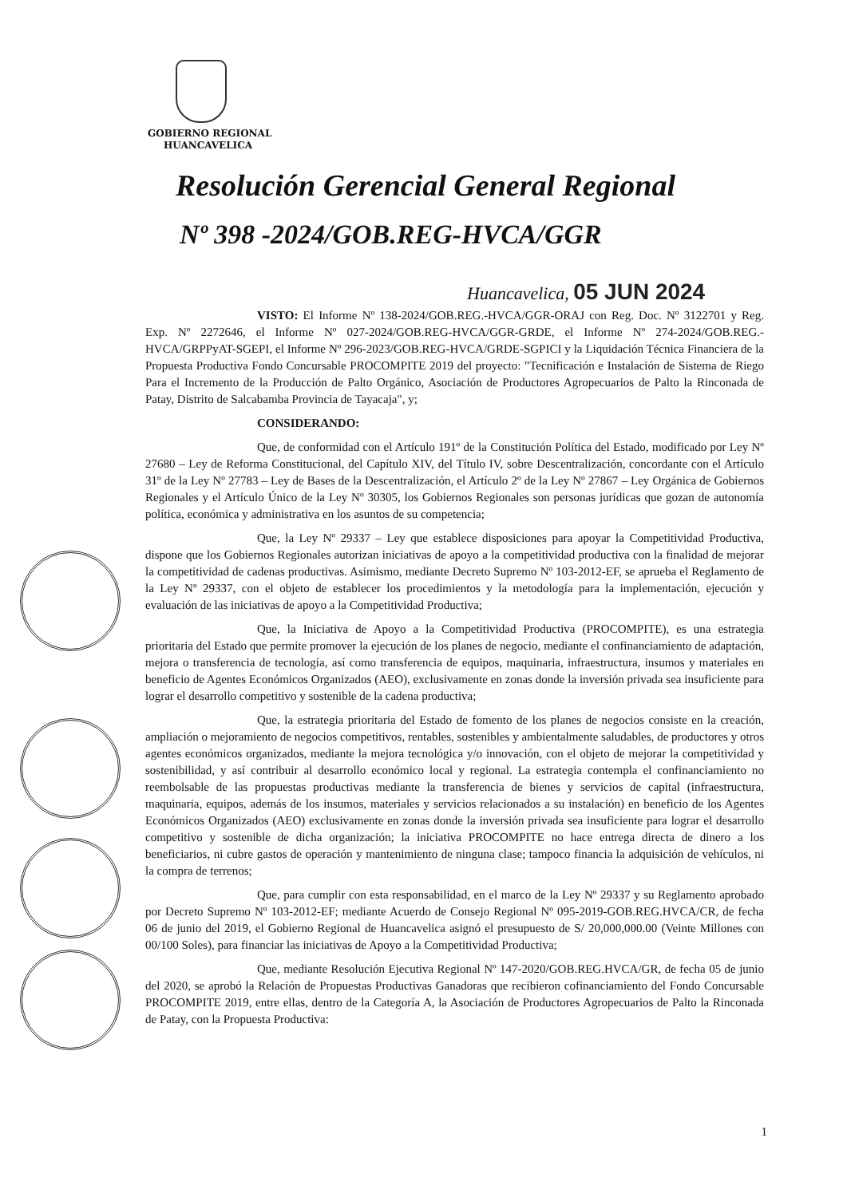GOBIERNO REGIONAL
HUANCAVELICA
Resolución Gerencial General Regional
Nº 398 -2024/GOB.REG-HVCA/GGR
Huancavelica, 05 JUN 2024
VISTO: El Informe Nº 138-2024/GOB.REG.-HVCA/GGR-ORAJ con Reg. Doc. Nº 3122701 y Reg. Exp. Nº 2272646, el Informe Nº 027-2024/GOB.REG-HVCA/GGR-GRDE, el Informe Nº 274-2024/GOB.REG.-HVCA/GRPPyAT-SGEPI, el Informe Nº 296-2023/GOB.REG-HVCA/GRDE-SGPICI y la Liquidación Técnica Financiera de la Propuesta Productiva Fondo Concursable PROCOMPITE 2019 del proyecto: "Tecnificación e Instalación de Sistema de Riego Para el Incremento de la Producción de Palto Orgánico, Asociación de Productores Agropecuarios de Palto la Rinconada de Patay, Distrito de Salcabamba Provincia de Tayacaja", y;
CONSIDERANDO:
Que, de conformidad con el Artículo 191º de la Constitución Política del Estado, modificado por Ley Nº 27680 – Ley de Reforma Constitucional, del Capítulo XIV, del Título IV, sobre Descentralización, concordante con el Artículo 31º de la Ley Nº 27783 – Ley de Bases de la Descentralización, el Artículo 2º de la Ley Nº 27867 – Ley Orgánica de Gobiernos Regionales y el Artículo Único de la Ley Nº 30305, los Gobiernos Regionales son personas jurídicas que gozan de autonomía política, económica y administrativa en los asuntos de su competencia;
Que, la Ley Nº 29337 – Ley que establece disposiciones para apoyar la Competitividad Productiva, dispone que los Gobiernos Regionales autorizan iniciativas de apoyo a la competitividad productiva con la finalidad de mejorar la competitividad de cadenas productivas. Asimismo, mediante Decreto Supremo Nº 103-2012-EF, se aprueba el Reglamento de la Ley Nº 29337, con el objeto de establecer los procedimientos y la metodología para la implementación, ejecución y evaluación de las iniciativas de apoyo a la Competitividad Productiva;
Que, la Iniciativa de Apoyo a la Competitividad Productiva (PROCOMPITE), es una estrategia prioritaria del Estado que permite promover la ejecución de los planes de negocio, mediante el confinanciamiento de adaptación, mejora o transferencia de tecnología, así como transferencia de equipos, maquinaria, infraestructura, insumos y materiales en beneficio de Agentes Económicos Organizados (AEO), exclusivamente en zonas donde la inversión privada sea insuficiente para lograr el desarrollo competitivo y sostenible de la cadena productiva;
Que, la estrategia prioritaria del Estado de fomento de los planes de negocios consiste en la creación, ampliación o mejoramiento de negocios competitivos, rentables, sostenibles y ambientalmente saludables, de productores y otros agentes económicos organizados, mediante la mejora tecnológica y/o innovación, con el objeto de mejorar la competitividad y sostenibilidad, y así contribuir al desarrollo económico local y regional. La estrategia contempla el confinanciamiento no reembolsable de las propuestas productivas mediante la transferencia de bienes y servicios de capital (infraestructura, maquinaria, equipos, además de los insumos, materiales y servicios relacionados a su instalación) en beneficio de los Agentes Económicos Organizados (AEO) exclusivamente en zonas donde la inversión privada sea insuficiente para lograr el desarrollo competitivo y sostenible de dicha organización; la iniciativa PROCOMPITE no hace entrega directa de dinero a los beneficiarios, ni cubre gastos de operación y mantenimiento de ninguna clase; tampoco financia la adquisición de vehículos, ni la compra de terrenos;
Que, para cumplir con esta responsabilidad, en el marco de la Ley Nº 29337 y su Reglamento aprobado por Decreto Supremo Nº 103-2012-EF; mediante Acuerdo de Consejo Regional Nº 095-2019-GOB.REG.HVCA/CR, de fecha 06 de junio del 2019, el Gobierno Regional de Huancavelica asignó el presupuesto de S/ 20,000,000.00 (Veinte Millones con 00/100 Soles), para financiar las iniciativas de Apoyo a la Competitividad Productiva;
Que, mediante Resolución Ejecutiva Regional Nº 147-2020/GOB.REG.HVCA/GR, de fecha 05 de junio del 2020, se aprobó la Relación de Propuestas Productivas Ganadoras que recibieron cofinanciamiento del Fondo Concursable PROCOMPITE 2019, entre ellas, dentro de la Categoría A, la Asociación de Productores Agropecuarios de Palto la Rinconada de Patay, con la Propuesta Productiva:
1